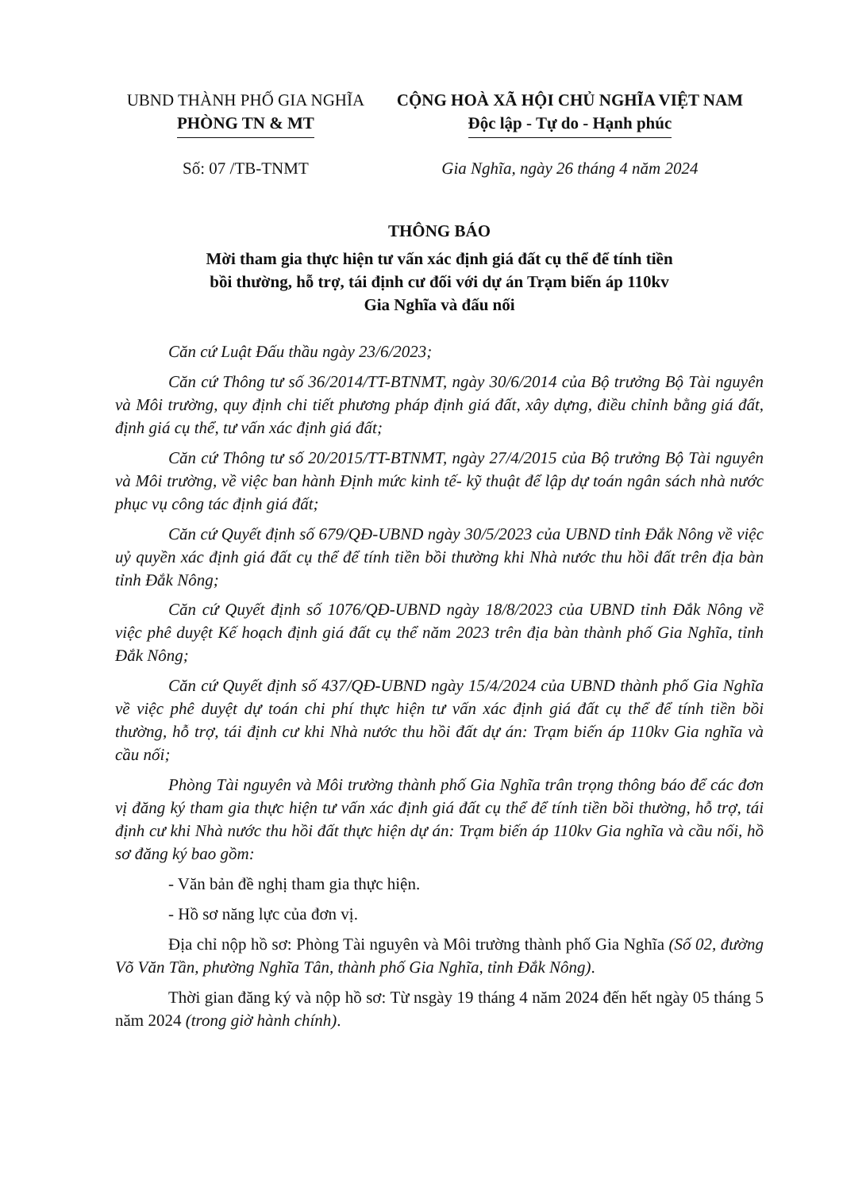UBND THÀNH PHỐ GIA NGHĨA
PHÒNG TN & MT
CỘNG HOÀ XÃ HỘI CHỦ NGHĨA VIỆT NAM
Độc lập - Tự do - Hạnh phúc
Số: 07 /TB-TNMT Gia Nghĩa, ngày 26 tháng 4 năm 2024
THÔNG BÁO
Mời tham gia thực hiện tư vấn xác định giá đất cụ thể để tính tiền
bồi thường, hỗ trợ, tái định cư đối với dự án Trạm biến áp 110kv
Gia Nghĩa và đấu nối
Căn cứ Luật Đấu thầu ngày 23/6/2023;
Căn cứ Thông tư số 36/2014/TT-BTNMT, ngày 30/6/2014 của Bộ trưởng Bộ Tài nguyên và Môi trường, quy định chi tiết phương pháp định giá đất, xây dựng, điều chỉnh bằng giá đất, định giá cụ thể, tư vấn xác định giá đất;
Căn cứ Thông tư số 20/2015/TT-BTNMT, ngày 27/4/2015 của Bộ trưởng Bộ Tài nguyên và Môi trường, về việc ban hành Định mức kinh tế- kỹ thuật để lập dự toán ngân sách nhà nước phục vụ công tác định giá đất;
Căn cứ Quyết định số 679/QĐ-UBND ngày 30/5/2023 của UBND tỉnh Đắk Nông về việc uỷ quyền xác định giá đất cụ thể để tính tiền bồi thường khi Nhà nước thu hồi đất trên địa bàn tỉnh Đắk Nông;
Căn cứ Quyết định số 1076/QĐ-UBND ngày 18/8/2023 của UBND tỉnh Đắk Nông về việc phê duyệt Kế hoạch định giá đất cụ thể năm 2023 trên địa bàn thành phố Gia Nghĩa, tỉnh Đắk Nông;
Căn cứ Quyết định số 437/QĐ-UBND ngày 15/4/2024 của UBND thành phố Gia Nghĩa về việc phê duyệt dự toán chi phí thực hiện tư vấn xác định giá đất cụ thể để tính tiền bồi thường, hỗ trợ, tái định cư khi Nhà nước thu hồi đất dự án: Trạm biến áp 110kv Gia nghĩa và cầu nối;
Phòng Tài nguyên và Môi trường thành phố Gia Nghĩa trân trọng thông báo để các đơn vị đăng ký tham gia thực hiện tư vấn xác định giá đất cụ thể để tính tiền bồi thường, hỗ trợ, tái định cư khi Nhà nước thu hồi đất thực hiện dự án: Trạm biến áp 110kv Gia nghĩa và cầu nối, hồ sơ đăng ký bao gồm:
- Văn bản đề nghị tham gia thực hiện.
- Hồ sơ năng lực của đơn vị.
Địa chỉ nộp hồ sơ: Phòng Tài nguyên và Môi trường thành phố Gia Nghĩa (Số 02, đường Võ Văn Tần, phường Nghĩa Tân, thành phố Gia Nghĩa, tỉnh Đắk Nông).
Thời gian đăng ký và nộp hồ sơ: Từ nsgày 19 tháng 4 năm 2024 đến hết ngày 05 tháng 5 năm 2024 (trong giờ hành chính).